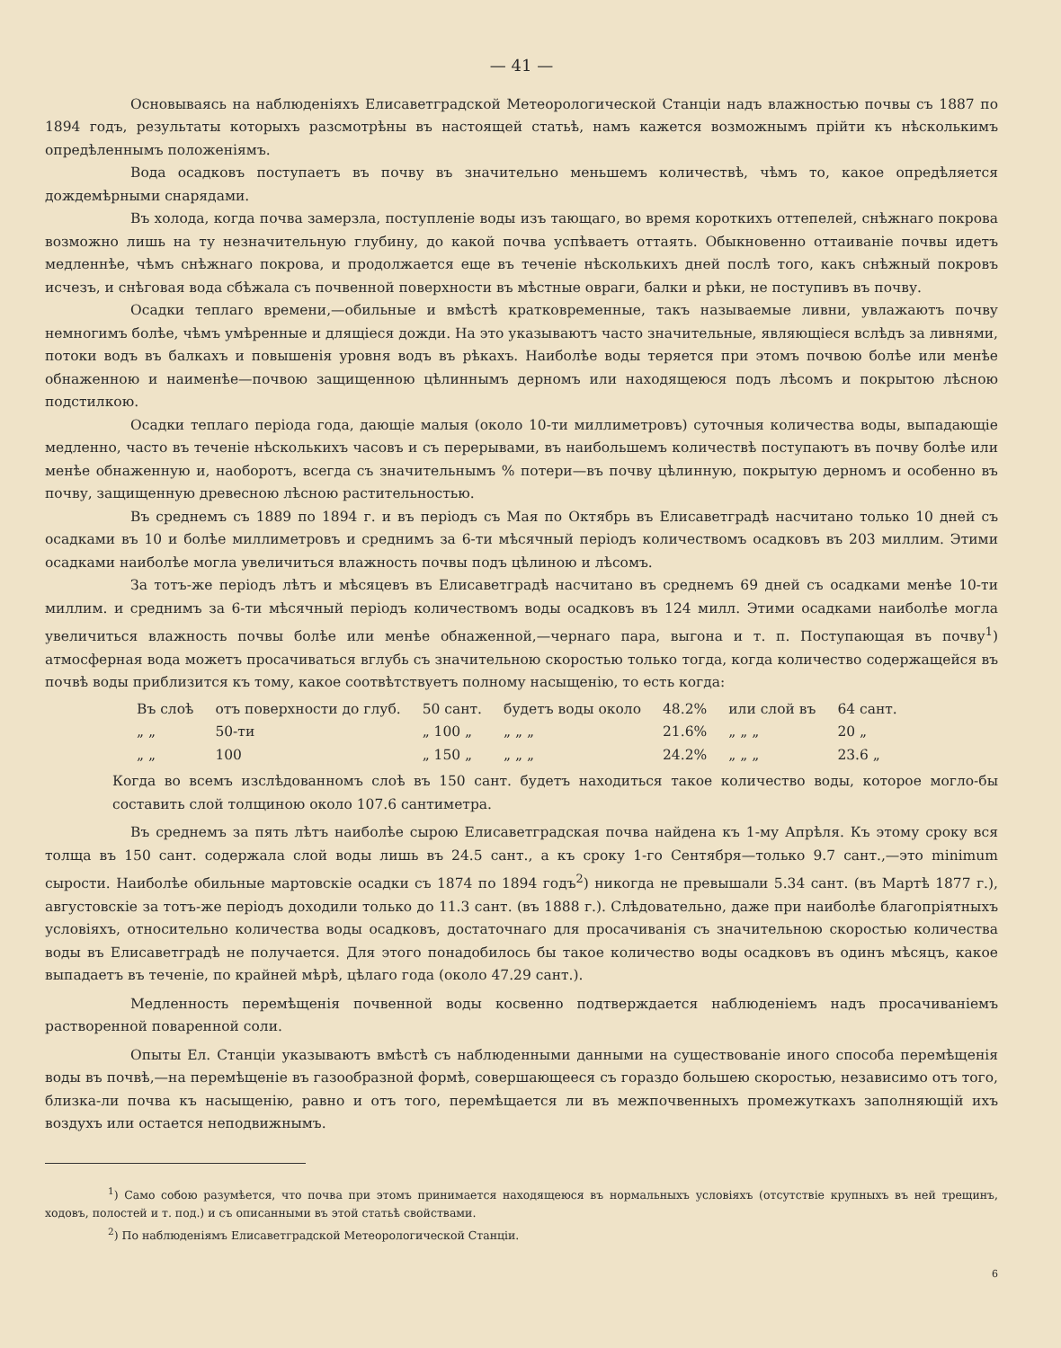— 41 —
Основываясь на наблюденіяхъ Елисаветградской Метеорологической Станціи надъ влажностью почвы съ 1887 по 1894 годъ, результаты которыхъ разсмотрѣны въ настоящей статьѣ, намъ кажется возможнымъ прійти къ нѣсколькимъ опредѣленнымъ положеніямъ.
Вода осадковъ поступаетъ въ почву въ значительно меньшемъ количествѣ, чѣмъ то, какое опредѣляется дождемѣрными снарядами.
Въ холода, когда почва замерзла, поступленіе воды изъ тающаго, во время короткихъ оттепелей, снѣжнаго покрова возможно лишь на ту незначительную глубину, до какой почва успѣваетъ оттаять. Обыкновенно оттаиваніе почвы идетъ медленнѣе, чѣмъ снѣжнаго покрова, и продолжается еще въ теченіе нѣсколькихъ дней послѣ того, какъ снѣжный покровъ исчезъ, и снѣговая вода сбѣжала съ почвенной поверхности въ мѣстные овраги, балки и рѣки, не поступивъ въ почву.
Осадки теплаго времени,—обильные и вмѣстѣ кратковременные, такъ называемые ливни, увлажаютъ почву немногимъ болѣе, чѣмъ умѣренные и длящіеся дожди. На это указываютъ часто значительные, являющіеся вслѣдъ за ливнями, потоки водъ въ балкахъ и повышенія уровня водъ въ рѣкахъ. Наиболѣе воды теряется при этомъ почвою болѣе или менѣе обнаженною и наименѣе—почвою защищенною цѣлиннымъ дерномъ или находящеюся подъ лѣсомъ и покрытою лѣсною подстилкою.
Осадки теплаго періода года, дающіе малыя (около 10-ти миллиметровъ) суточныя количества воды, выпадающіе медленно, часто въ теченіе нѣсколькихъ часовъ и съ перерывами, въ наибольшемъ количествѣ поступаютъ въ почву болѣе или менѣе обнаженную и, наоборотъ, всегда съ значительнымъ % потери—въ почву цѣлинную, покрытую дерномъ и особенно въ почву, защищенную древесною лѣсною растительностью.
Въ среднемъ съ 1889 по 1894 г. и въ періодъ съ Мая по Октябрь въ Елисаветградѣ насчитано только 10 дней съ осадками въ 10 и болѣе миллиметровъ и среднимъ за 6-ти мѣсячный періодъ количествомъ осадковъ въ 203 миллим. Этими осадками наиболѣе могла увеличиться влажность почвы подъ цѣлиною и лѣсомъ.
За тотъ-же періодъ лѣтъ и мѣсяцевъ въ Елисаветградѣ насчитано въ среднемъ 69 дней съ осадками менѣе 10-ти миллим. и среднимъ за 6-ти мѣсячный періодъ количествомъ воды осадковъ въ 124 милл. Этими осадками наиболѣе могла увеличиться влажность почвы болѣе или менѣе обнаженной,—чернаго пара, выгона и т. п. Поступающая въ почву<sup>1</sup>) атмосферная вода можетъ просачиваться вглубь съ значительною скоростью только тогда, когда количество содержащейся въ почвѣ воды приблизится къ тому, какое соотвѣтствуетъ полному насыщенію, то есть когда:
| Въ слоѣ | отъ поверхности до глуб. | 50 сант. | будетъ воды около | 48.2% | или слой въ | 64 сант. |
| „ „ | 50-ти | „ 100 „ | „ „ „ | 21.6% | „ „ „ | 20 „ |
| „ „ | 100 | „ 150 „ | „ „ „ | 24.2% | „ „ „ | 23.6 „ |
Когда во всемъ изслѣдованномъ слоѣ въ 150 сант. будетъ находиться такое количество воды, которое могло-бы составить слой толщиною около 107.6 сантиметра.
Въ среднемъ за пять лѣтъ наиболѣе сырою Елисаветградская почва найдена къ 1-му Апрѣля. Къ этому сроку вся толща въ 150 сант. содержала слой воды лишь въ 24.5 сант., а къ сроку 1-го Сентября—только 9.7 сант.,—это minimum сырости. Наиболѣе обильные мартовскіе осадки съ 1874 по 1894 годъ<sup>2</sup>) никогда не превышали 5.34 сант. (въ Мартѣ 1877 г.), августовскіе за тотъ-же періодъ доходили только до 11.3 сант. (въ 1888 г.). Слѣдовательно, даже при наиболѣе благопріятныхъ условіяхъ, относительно количества воды осадковъ, достаточнаго для просачиванія съ значительною скоростью количества воды въ Елисаветградѣ не получается. Для этого понадобилось бы такое количество воды осадковъ въ одинъ мѣсяцъ, какое выпадаетъ въ теченіе, по крайней мѣрѣ, цѣлаго года (около 47.29 сант.).
Медленность перемѣщенія почвенной воды косвенно подтверждается наблюденіемъ надъ просачиваніемъ растворенной поваренной соли.
Опыты Ел. Станціи указываютъ вмѣстѣ съ наблюденными данными на существованіе иного способа перемѣщенія воды въ почвѣ,—на перемѣщеніе въ газообразной формѣ, совершающееся съ гораздо большею скоростью, независимо отъ того, близка-ли почва къ насыщенію, равно и отъ того, перемѣщается ли въ межпочвенныхъ промежуткахъ заполняющій ихъ воздухъ или остается неподвижнымъ.
<sup>1</sup>) Само собою разумѣется, что почва при этомъ принимается находящеюся въ нормальныхъ условіяхъ (отсутствіе крупныхъ въ ней трещинъ, ходовъ, полостей и т. под.) и съ описанными въ этой статьѣ свойствами.
<sup>2</sup>) По наблюденіямъ Елисаветградской Метеорологической Станціи.
6